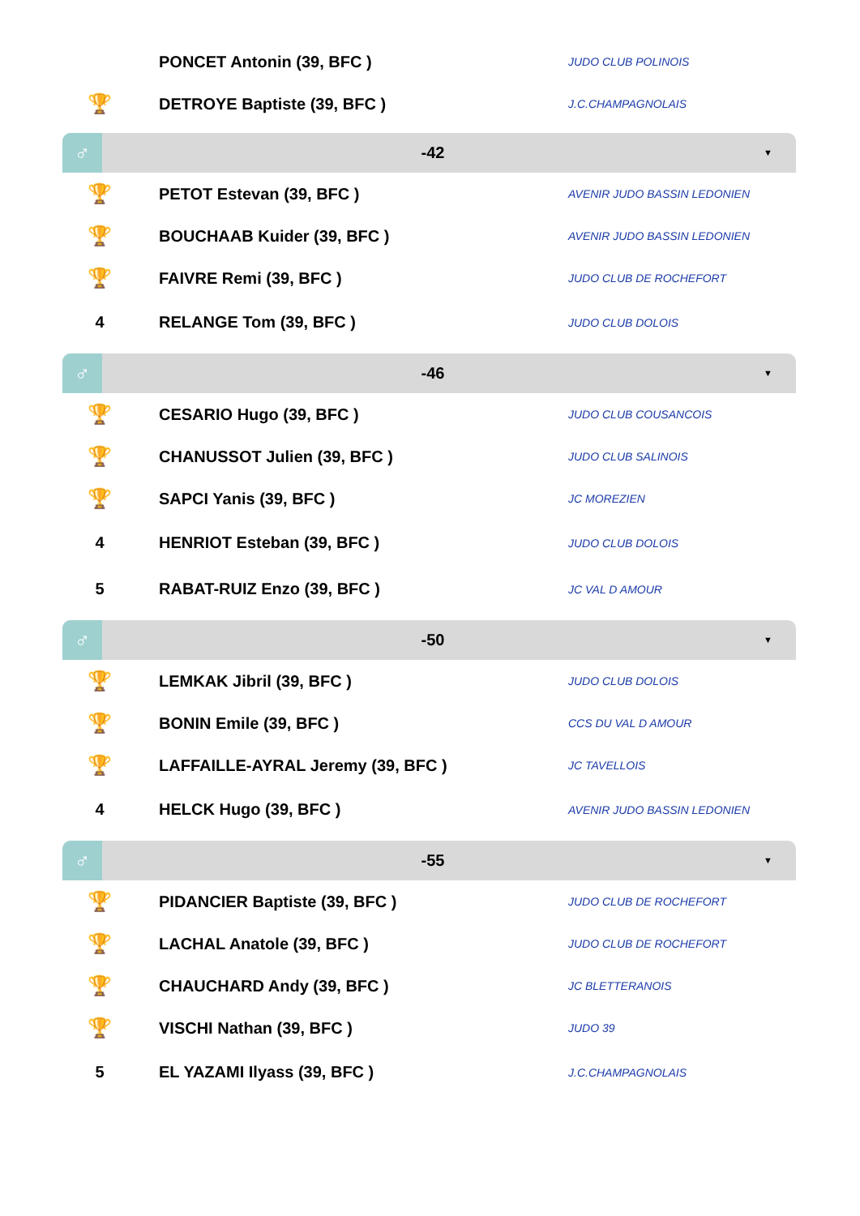| | PONCET Antonin (39, BFC ) | JUDO CLUB POLINOIS |
| 🏆 | DETROYE Baptiste (39, BFC ) | J.C.CHAMPAGNOLAIS |
♂
-42
▼
| 🏆 | PETOT Estevan (39, BFC ) | AVENIR JUDO BASSIN LEDONIEN |
| 🏆 | BOUCHAAB Kuider (39, BFC ) | AVENIR JUDO BASSIN LEDONIEN |
| 🏆 | FAIVRE Remi (39, BFC ) | JUDO CLUB DE ROCHEFORT |
| 4 | RELANGE Tom (39, BFC ) | JUDO CLUB DOLOIS |
♂
-46
▼
| 🏆 | CESARIO Hugo (39, BFC ) | JUDO CLUB COUSANCOIS |
| 🏆 | CHANUSSOT Julien (39, BFC ) | JUDO CLUB SALINOIS |
| 🏆 | SAPCI Yanis (39, BFC ) | JC MOREZIEN |
| 4 | HENRIOT Esteban (39, BFC ) | JUDO CLUB DOLOIS |
| 5 | RABAT-RUIZ Enzo (39, BFC ) | JC VAL D AMOUR |
♂
-50
▼
| 🏆 | LEMKAK Jibril (39, BFC ) | JUDO CLUB DOLOIS |
| 🏆 | BONIN Emile (39, BFC ) | CCS DU VAL D AMOUR |
| 🏆 | LAFFAILLE-AYRAL Jeremy (39, BFC ) | JC TAVELLOIS |
| 4 | HELCK Hugo (39, BFC ) | AVENIR JUDO BASSIN LEDONIEN |
♂
-55
▼
| 🏆 | PIDANCIER Baptiste (39, BFC ) | JUDO CLUB DE ROCHEFORT |
| 🏆 | LACHAL Anatole (39, BFC ) | JUDO CLUB DE ROCHEFORT |
| 🏆 | CHAUCHARD Andy (39, BFC ) | JC BLETTERANOIS |
| 🏆 | VISCHI Nathan (39, BFC ) | JUDO 39 |
| 5 | EL YAZAMI Ilyass (39, BFC ) | J.C.CHAMPAGNOLAIS |